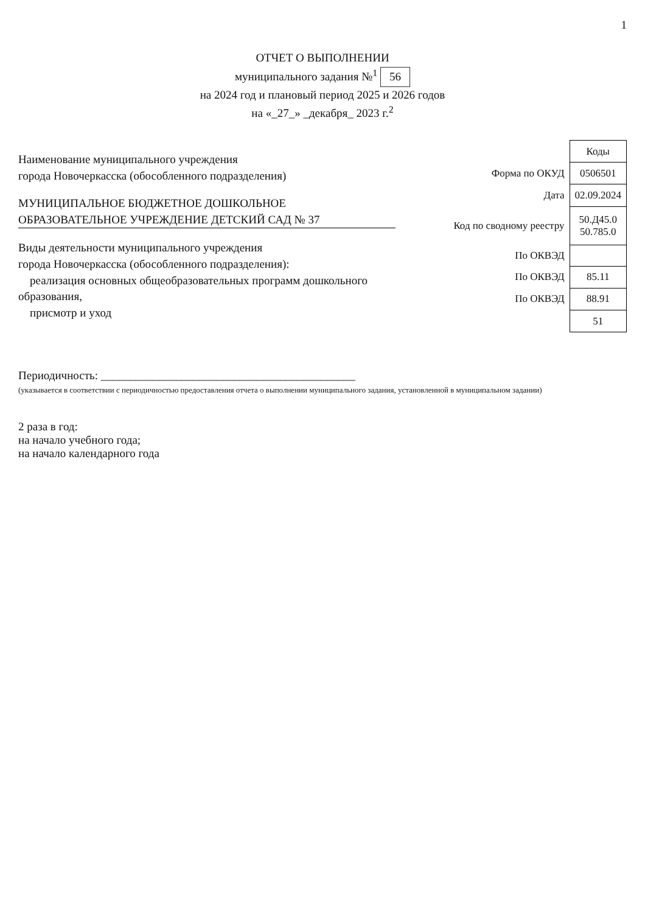1
ОТЧЕТ О ВЫПОЛНЕНИИ
муниципального задания №<sup>1</sup> 56
на 2024 год и плановый период 2025 и 2026 годов
на «_27_» _декабря_ 2023 г.<sup>2</sup>
Наименование муниципального учреждения
города Новочеркасска (обособленного подразделения)
МУНИЦИПАЛЬНОЕ БЮДЖЕТНОЕ ДОШКОЛЬНОЕ ОБРАЗОВАТЕЛЬНОЕ УЧРЕЖДЕНИЕ ДЕТСКИЙ САД № 37
Виды деятельности муниципального учреждения
города Новочеркасска (обособленного подразделения):
реализация основных общеобразовательных программ дошкольного образования,
присмотр и уход
| | Коды |
| Форма по ОКУД | 0506501 |
| Дата | 02.09.2024 |
| Код по сводному реестру | 50.Д45.0 50.785.0 |
| По ОКВЭД | |
| По ОКВЭД | 85.11 |
| По ОКВЭД | 88.91 |
| | 51 |
Периодичность: ____________________________________________
(указывается в соответствии с периодичностью предоставления отчета о выполнении муниципального задания, установленной в муниципальном задании)
2 раза в год:
на начало учебного года;
на начало календарного года